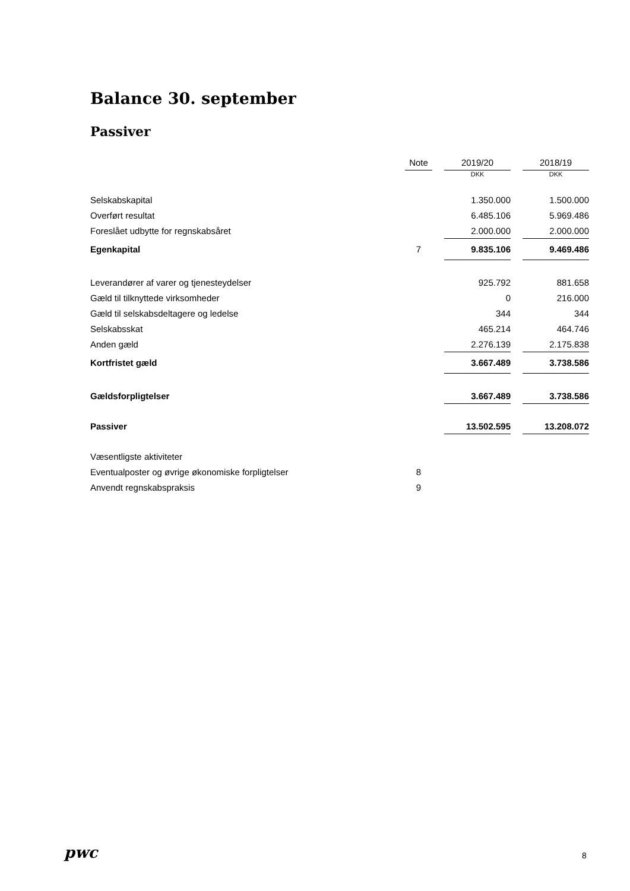Balance 30. september
Passiver
| | Note | | 2019/20 | | 2018/19 |
| | | | DKK | | DKK |
| Selskabskapital | | | 1.350.000 | | 1.500.000 |
| Overført resultat | | | 6.485.106 | | 5.969.486 |
| Foreslået udbytte for regnskabsåret | | | 2.000.000 | | 2.000.000 |
| Egenkapital | 7 | | 9.835.106 | | 9.469.486 |
| Leverandører af varer og tjenesteydelser | | | 925.792 | | 881.658 |
| Gæld til tilknyttede virksomheder | | | 0 | | 216.000 |
| Gæld til selskabsdeltagere og ledelse | | | 344 | | 344 |
| Selskabsskat | | | 465.214 | | 464.746 |
| Anden gæld | | | 2.276.139 | | 2.175.838 |
| Kortfristet gæld | | | 3.667.489 | | 3.738.586 |
| Gældsforpligtelser | | | 3.667.489 | | 3.738.586 |
| Passiver | | | 13.502.595 | | 13.208.072 |
| Væsentligste aktiviteter | | | | | |
| Eventualposter og øvrige økonomiske forpligtelser | 8 | | | | |
| Anvendt regnskabspraksis | 9 | | | | |
pwc 8